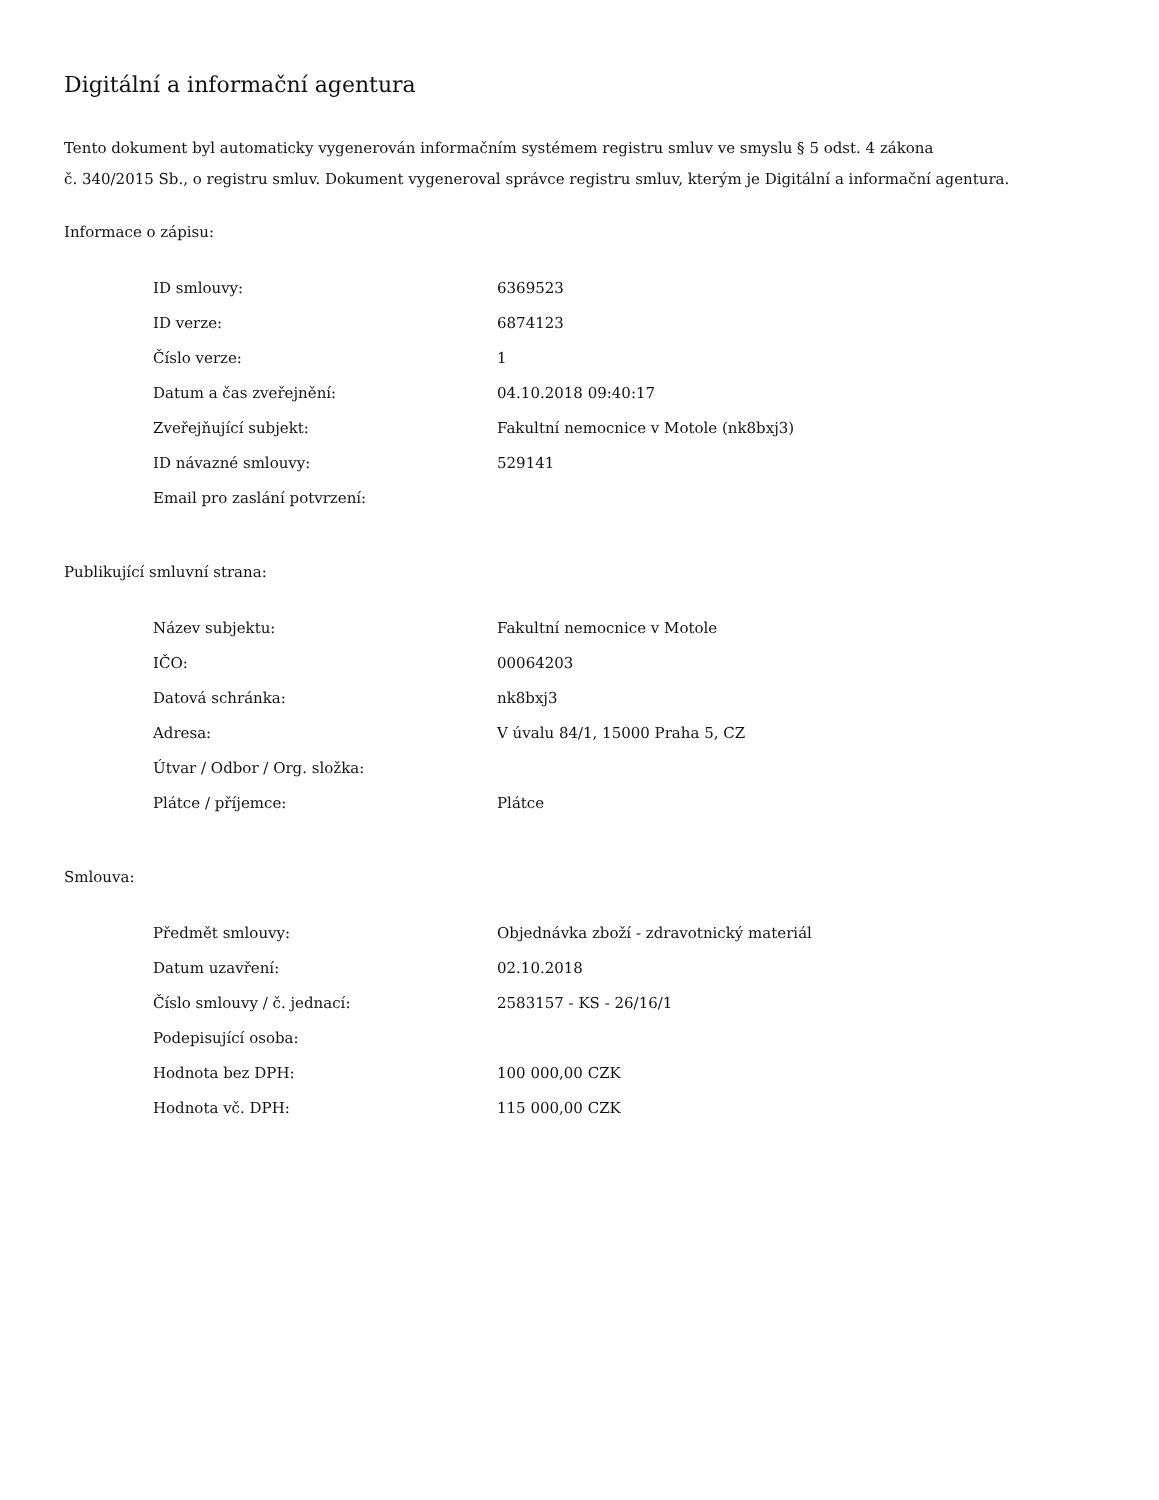Digitální a informační agentura
Tento dokument byl automaticky vygenerován informačním systémem registru smluv ve smyslu § 5 odst. 4 zákona
č. 340/2015 Sb., o registru smluv. Dokument vygeneroval správce registru smluv, kterým je Digitální a informační agentura.
Informace o zápisu:
| ID smlouvy: | 6369523 |
| ID verze: | 6874123 |
| Číslo verze: | 1 |
| Datum a čas zveřejnění: | 04.10.2018 09:40:17 |
| Zveřejňující subjekt: | Fakultní nemocnice v Motole (nk8bxj3) |
| ID návazné smlouvy: | 529141 |
| Email pro zaslání potvrzení: | |
Publikující smluvní strana:
| Název subjektu: | Fakultní nemocnice v Motole |
| IČO: | 00064203 |
| Datová schránka: | nk8bxj3 |
| Adresa: | V úvalu 84/1, 15000 Praha 5, CZ |
| Útvar / Odbor / Org. složka: | |
| Plátce / příjemce: | Plátce |
Smlouva:
| Předmět smlouvy: | Objednávka zboží - zdravotnický materiál |
| Datum uzavření: | 02.10.2018 |
| Číslo smlouvy / č. jednací: | 2583157 - KS - 26/16/1 |
| Podepisující osoba: | |
| Hodnota bez DPH: | 100 000,00 CZK |
| Hodnota vč. DPH: | 115 000,00 CZK |